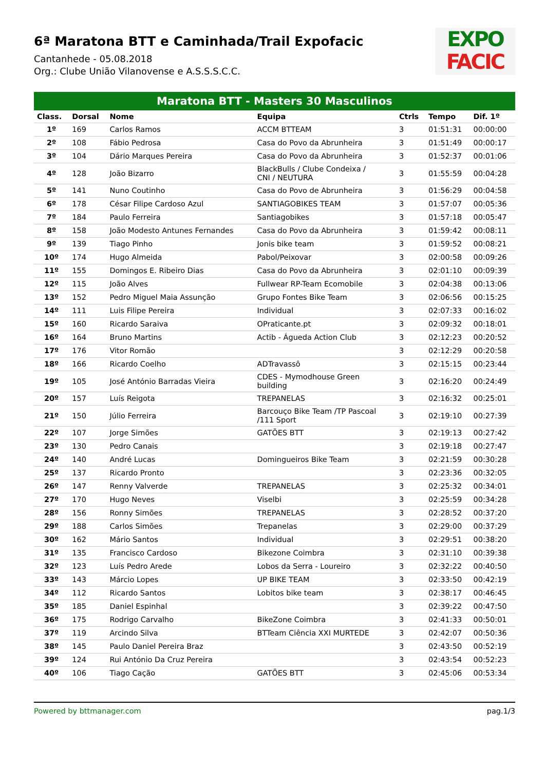6ª Maratona BTT e Caminhada/Trail Expofacic
Cantanhede - 05.08.2018
Org.: Clube União Vilanovense e A.S.S.S.C.C.
EXPO
FACIC
Maratona BTT - Masters 30 Masculinos
| Class. | Dorsal | Nome | Equipa | Ctrls | Tempo | Dif. 1º |
| --- | --- | --- | --- | --- | --- | --- |
| 1º | 169 | Carlos Ramos | ACCM BTTEAM | 3 | 01:51:31 | 00:00:00 |
| 2º | 108 | Fábio Pedrosa | Casa do Povo da Abrunheira | 3 | 01:51:49 | 00:00:17 |
| 3º | 104 | Dário Marques Pereira | Casa do Povo da Abrunheira | 3 | 01:52:37 | 00:01:06 |
| 4º | 128 | João Bizarro | BlackBulls / Clube Condeixa / CNI / NEUTURA | 3 | 01:55:59 | 00:04:28 |
| 5º | 141 | Nuno Coutinho | Casa do Povo de Abrunheira | 3 | 01:56:29 | 00:04:58 |
| 6º | 178 | César Filipe Cardoso Azul | SANTIAGOBIKES TEAM | 3 | 01:57:07 | 00:05:36 |
| 7º | 184 | Paulo Ferreira | Santiagobikes | 3 | 01:57:18 | 00:05:47 |
| 8º | 158 | João Modesto Antunes Fernandes | Casa do Povo da Abrunheira | 3 | 01:59:42 | 00:08:11 |
| 9º | 139 | Tiago Pinho | Jonis bike team | 3 | 01:59:52 | 00:08:21 |
| 10º | 174 | Hugo Almeida | Pabol/Peixovar | 3 | 02:00:58 | 00:09:26 |
| 11º | 155 | Domingos E. Ribeiro Dias | Casa do Povo da Abrunheira | 3 | 02:01:10 | 00:09:39 |
| 12º | 115 | João Alves | Fullwear RP-Team Ecomobile | 3 | 02:04:38 | 00:13:06 |
| 13º | 152 | Pedro Miguel Maia Assunção | Grupo Fontes Bike Team | 3 | 02:06:56 | 00:15:25 |
| 14º | 111 | Luis Filipe Pereira | Individual | 3 | 02:07:33 | 00:16:02 |
| 15º | 160 | Ricardo Saraiva | OPraticante.pt | 3 | 02:09:32 | 00:18:01 |
| 16º | 164 | Bruno Martins | Actib - Águeda Action Club | 3 | 02:12:23 | 00:20:52 |
| 17º | 176 | Vitor Romão | | 3 | 02:12:29 | 00:20:58 |
| 18º | 166 | Ricardo Coelho | ADTravassô | 3 | 02:15:15 | 00:23:44 |
| 19º | 105 | José António Barradas Vieira | CDES - Mymodhouse Green building | 3 | 02:16:20 | 00:24:49 |
| 20º | 157 | Luís Reigota | TREPANELAS | 3 | 02:16:32 | 00:25:01 |
| 21º | 150 | Júlio Ferreira | Barcouço Bike Team /TP Pascoal /111 Sport | 3 | 02:19:10 | 00:27:39 |
| 22º | 107 | Jorge Simões | GATÕES BTT | 3 | 02:19:13 | 00:27:42 |
| 23º | 130 | Pedro Canais | | 3 | 02:19:18 | 00:27:47 |
| 24º | 140 | André Lucas | Domingueiros Bike Team | 3 | 02:21:59 | 00:30:28 |
| 25º | 137 | Ricardo Pronto | | 3 | 02:23:36 | 00:32:05 |
| 26º | 147 | Renny Valverde | TREPANELAS | 3 | 02:25:32 | 00:34:01 |
| 27º | 170 | Hugo Neves | Viselbi | 3 | 02:25:59 | 00:34:28 |
| 28º | 156 | Ronny Simões | TREPANELAS | 3 | 02:28:52 | 00:37:20 |
| 29º | 188 | Carlos Simões | Trepanelas | 3 | 02:29:00 | 00:37:29 |
| 30º | 162 | Mário Santos | Individual | 3 | 02:29:51 | 00:38:20 |
| 31º | 135 | Francisco Cardoso | Bikezone Coimbra | 3 | 02:31:10 | 00:39:38 |
| 32º | 123 | Luís Pedro Arede | Lobos da Serra - Loureiro | 3 | 02:32:22 | 00:40:50 |
| 33º | 143 | Márcio Lopes | UP BIKE TEAM | 3 | 02:33:50 | 00:42:19 |
| 34º | 112 | Ricardo Santos | Lobitos bike team | 3 | 02:38:17 | 00:46:45 |
| 35º | 185 | Daniel Espinhal | | 3 | 02:39:22 | 00:47:50 |
| 36º | 175 | Rodrigo Carvalho | BikeZone Coimbra | 3 | 02:41:33 | 00:50:01 |
| 37º | 119 | Arcindo Silva | BTTeam Ciência XXI MURTEDE | 3 | 02:42:07 | 00:50:36 |
| 38º | 145 | Paulo Daniel Pereira Braz | | 3 | 02:43:50 | 00:52:19 |
| 39º | 124 | Rui António Da Cruz Pereira | | 3 | 02:43:54 | 00:52:23 |
| 40º | 106 | Tiago Cação | GATÕES BTT | 3 | 02:45:06 | 00:53:34 |
Powered by bttmanager.com pag.1/3